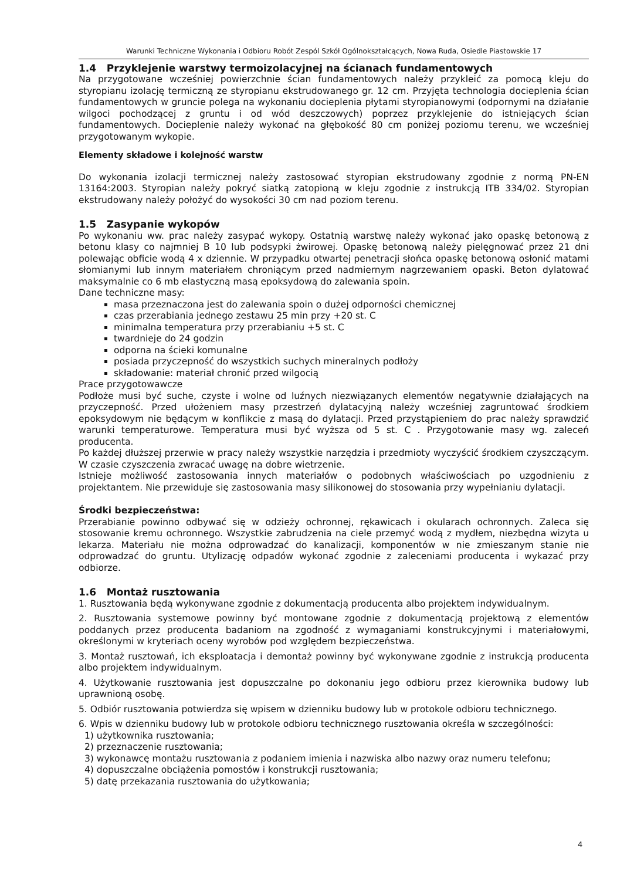Warunki Techniczne Wykonania i Odbioru Robót Zespól Szkół Ogólnokształcących, Nowa Ruda, Osiedle Piastowskie 17
1.4 Przyklejenie warstwy termoizolacyjnej na ścianach fundamentowych
Na przygotowane wcześniej powierzchnie ścian fundamentowych należy przykleić za pomocą kleju do styropianu izolację termiczną ze styropianu ekstrudowanego gr. 12 cm. Przyjęta technologia docieplenia ścian fundamentowych w gruncie polega na wykonaniu docieplenia płytami styropianowymi (odpornymi na działanie wilgoci pochodzącej z gruntu i od wód deszczowych) poprzez przyklejenie do istniejących ścian fundamentowych. Docieplenie należy wykonać na głębokość 80 cm poniżej poziomu terenu, we wcześniej przygotowanym wykopie.
Elementy składowe i kolejność warstw
Do wykonania izolacji termicznej należy zastosować styropian ekstrudowany zgodnie z normą PN-EN 13164:2003. Styropian należy pokryć siatką zatopioną w kleju zgodnie z instrukcją ITB 334/02. Styropian ekstrudowany należy położyć do wysokości 30 cm nad poziom terenu.
1.5 Zasypanie wykopów
Po wykonaniu ww. prac należy zasypać wykopy. Ostatnią warstwę należy wykonać jako opaskę betonową z betonu klasy co najmniej B 10 lub podsypki żwirowej. Opaskę betonową należy pielęgnować przez 21 dni polewając obficie wodą 4 x dziennie. W przypadku otwartej penetracji słońca opaskę betonową osłonić matami słomianymi lub innym materiałem chroniącym przed nadmiernym nagrzewaniem opaski. Beton dylatować maksymalnie co 6 mb elastyczną masą epoksydową do zalewania spoin.
Dane techniczne masy:
masa przeznaczona jest do zalewania spoin o dużej odporności chemicznej
czas przerabiania jednego zestawu 25 min przy +20 st. C
minimalna temperatura przy przerabianiu +5 st. C
twardnieje do 24 godzin
odporna na ścieki komunalne
posiada przyczepność do wszystkich suchych mineralnych podłoży
składowanie: materiał chronić przed wilgocią
Prace przygotowawcze
Podłoże musi być suche, czyste i wolne od luźnych niezwiązanych elementów negatywnie działających na przyczepność. Przed ułożeniem masy przestrzeń dylatacyjną należy wcześniej zagruntować środkiem epoksydowym nie będącym w konflikcie z masą do dylatacji. Przed przystąpieniem do prac należy sprawdzić warunki temperaturowe. Temperatura musi być wyższa od 5 st. C . Przygotowanie masy wg. zaleceń producenta.
Po każdej dłuższej przerwie w pracy należy wszystkie narzędzia i przedmioty wyczyścić środkiem czyszczącym. W czasie czyszczenia zwracać uwagę na dobre wietrzenie.
Istnieje możliwość zastosowania innych materiałów o podobnych właściwościach po uzgodnieniu z projektantem. Nie przewiduje się zastosowania masy silikonowej do stosowania przy wypełnianiu dylatacji.
Środki bezpieczeństwa:
Przerabianie powinno odbywać się w odzieży ochronnej, rękawicach i okularach ochronnych. Zaleca się stosowanie kremu ochronnego. Wszystkie zabrudzenia na ciele przemyć wodą z mydłem, niezbędna wizyta u lekarza. Materiału nie można odprowadzać do kanalizacji, komponentów w nie zmieszanym stanie nie odprowadzać do gruntu. Utylizację odpadów wykonać zgodnie z zaleceniami producenta i wykazać przy odbiorze.
1.6 Montaż rusztowania
1. Rusztowania będą wykonywane zgodnie z dokumentacją producenta albo projektem indywidualnym.
2. Rusztowania systemowe powinny być montowane zgodnie z dokumentacją projektową z elementów poddanych przez producenta badaniom na zgodność z wymaganiami konstrukcyjnymi i materiałowymi, określonymi w kryteriach oceny wyrobów pod względem bezpieczeństwa.
3. Montaż rusztowań, ich eksploatacja i demontaż powinny być wykonywane zgodnie z instrukcją producenta albo projektem indywidualnym.
4. Użytkowanie rusztowania jest dopuszczalne po dokonaniu jego odbioru przez kierownika budowy lub uprawnioną osobę.
5. Odbiór rusztowania potwierdza się wpisem w dzienniku budowy lub w protokole odbioru technicznego.
6. Wpis w dzienniku budowy lub w protokole odbioru technicznego rusztowania określa w szczególności:
1) użytkownika rusztowania;
2) przeznaczenie rusztowania;
3) wykonawcę montażu rusztowania z podaniem imienia i nazwiska albo nazwy oraz numeru telefonu;
4) dopuszczalne obciążenia pomostów i konstrukcji rusztowania;
5) datę przekazania rusztowania do użytkowania;
4